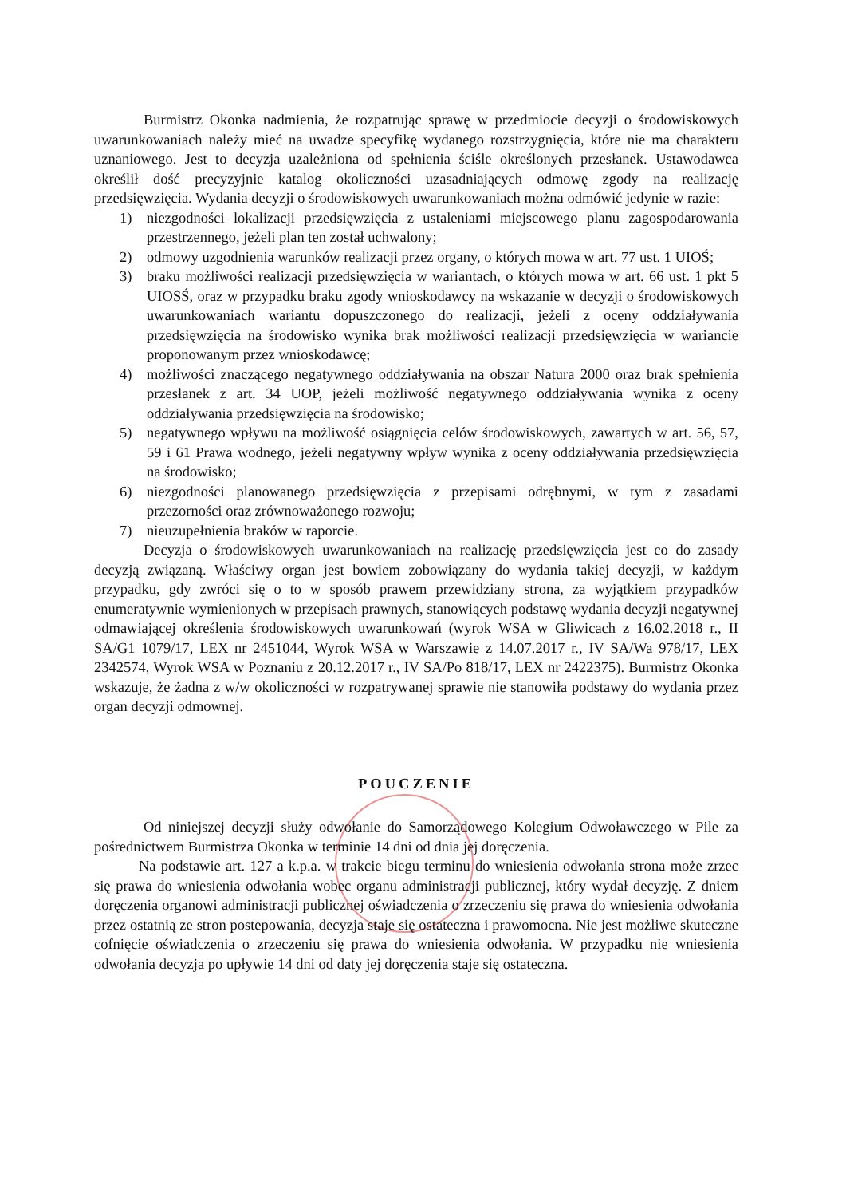Burmistrz Okonka nadmienia, że rozpatrując sprawę w przedmiocie decyzji o środowiskowych uwarunkowaniach należy mieć na uwadze specyfikę wydanego rozstrzygnięcia, które nie ma charakteru uznaniowego. Jest to decyzja uzależniona od spełnienia ściśle określonych przesłanek. Ustawodawca określił dość precyzyjnie katalog okoliczności uzasadniających odmowę zgody na realizację przedsięwzięcia. Wydania decyzji o środowiskowych uwarunkowaniach można odmówić jedynie w razie:
1) niezgodności lokalizacji przedsięwzięcia z ustaleniami miejscowego planu zagospodarowania przestrzennego, jeżeli plan ten został uchwalony;
2) odmowy uzgodnienia warunków realizacji przez organy, o których mowa w art. 77 ust. 1 UIOŚ;
3) braku możliwości realizacji przedsięwzięcia w wariantach, o których mowa w art. 66 ust. 1 pkt 5 UIOSŚ, oraz w przypadku braku zgody wnioskodawcy na wskazanie w decyzji o środowiskowych uwarunkowaniach wariantu dopuszczonego do realizacji, jeżeli z oceny oddziaływania przedsięwzięcia na środowisko wynika brak możliwości realizacji przedsięwzięcia w wariancie proponowanym przez wnioskodawcę;
4) możliwości znaczącego negatywnego oddziaływania na obszar Natura 2000 oraz brak spełnienia przesłanek z art. 34 UOP, jeżeli możliwość negatywnego oddziaływania wynika z oceny oddziaływania przedsięwzięcia na środowisko;
5) negatywnego wpływu na możliwość osiągnięcia celów środowiskowych, zawartych w art. 56, 57, 59 i 61 Prawa wodnego, jeżeli negatywny wpływ wynika z oceny oddziaływania przedsięwzięcia na środowisko;
6) niezgodności planowanego przedsięwzięcia z przepisami odrębnymi, w tym z zasadami przezorności oraz zrównoważonego rozwoju;
7) nieuzupełnienia braków w raporcie.
Decyzja o środowiskowych uwarunkowaniach na realizację przedsięwzięcia jest co do zasady decyzją związaną. Właściwy organ jest bowiem zobowiązany do wydania takiej decyzji, w każdym przypadku, gdy zwróci się o to w sposób prawem przewidziany strona, za wyjątkiem przypadków enumeratywnie wymienionych w przepisach prawnych, stanowiących podstawę wydania decyzji negatywnej odmawiającej określenia środowiskowych uwarunkowań (wyrok WSA w Gliwicach z 16.02.2018 r., II SA/G1 1079/17, LEX nr 2451044, Wyrok WSA w Warszawie z 14.07.2017 r., IV SA/Wa 978/17, LEX 2342574, Wyrok WSA w Poznaniu z 20.12.2017 r., IV SA/Po 818/17, LEX nr 2422375). Burmistrz Okonka wskazuje, że żadna z w/w okoliczności w rozpatrywanej sprawie nie stanowiła podstawy do wydania przez organ decyzji odmownej.
POUCZENIE
Od niniejszej decyzji służy odwołanie do Samorządowego Kolegium Odwoławczego w Pile za pośrednictwem Burmistrza Okonka w terminie 14 dni od dnia jej doręczenia.
Na podstawie art. 127 a k.p.a. w trakcie biegu terminu do wniesienia odwołania strona może zrzec się prawa do wniesienia odwołania wobec organu administracji publicznej, który wydał decyzję. Z dniem doręczenia organowi administracji publicznej oświadczenia o zrzeczeniu się prawa do wniesienia odwołania przez ostatnią ze stron postepowania, decyzja staje się ostateczna i prawomocna. Nie jest możliwe skuteczne cofnięcie oświadczenia o zrzeczeniu się prawa do wniesienia odwołania. W przypadku nie wniesienia odwołania decyzja po upływie 14 dni od daty jej doręczenia staje się ostateczna.